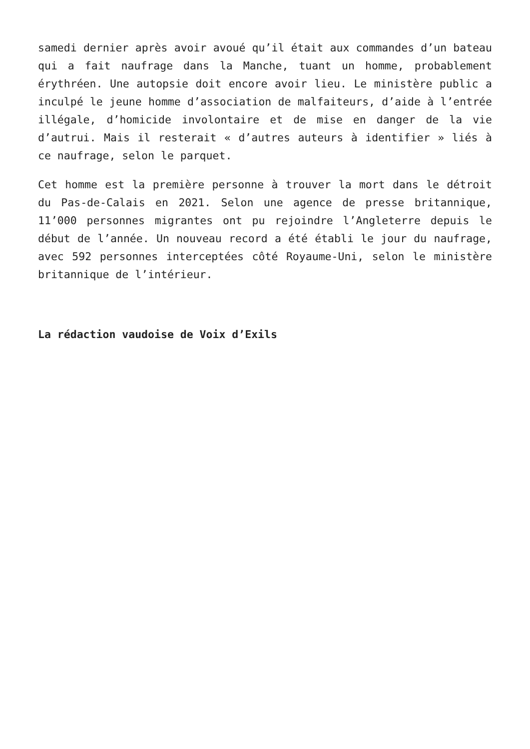samedi dernier après avoir avoué qu’il était aux commandes d’un bateau qui a fait naufrage dans la Manche, tuant un homme, probablement érythréen. Une autopsie doit encore avoir lieu. Le ministère public a inculpé le jeune homme d’association de malfaiteurs, d’aide à l’entrée illégale, d’homicide involontaire et de mise en danger de la vie d’autrui. Mais il resterait « d’autres auteurs à identifier » liés à ce naufrage, selon le parquet.
Cet homme est la première personne à trouver la mort dans le détroit du Pas-de-Calais en 2021. Selon une agence de presse britannique, 11’000 personnes migrantes ont pu rejoindre l’Angleterre depuis le début de l’année. Un nouveau record a été établi le jour du naufrage, avec 592 personnes interceptées côté Royaume-Uni, selon le ministère britannique de l’intérieur.
La rédaction vaudoise de Voix d’Exils